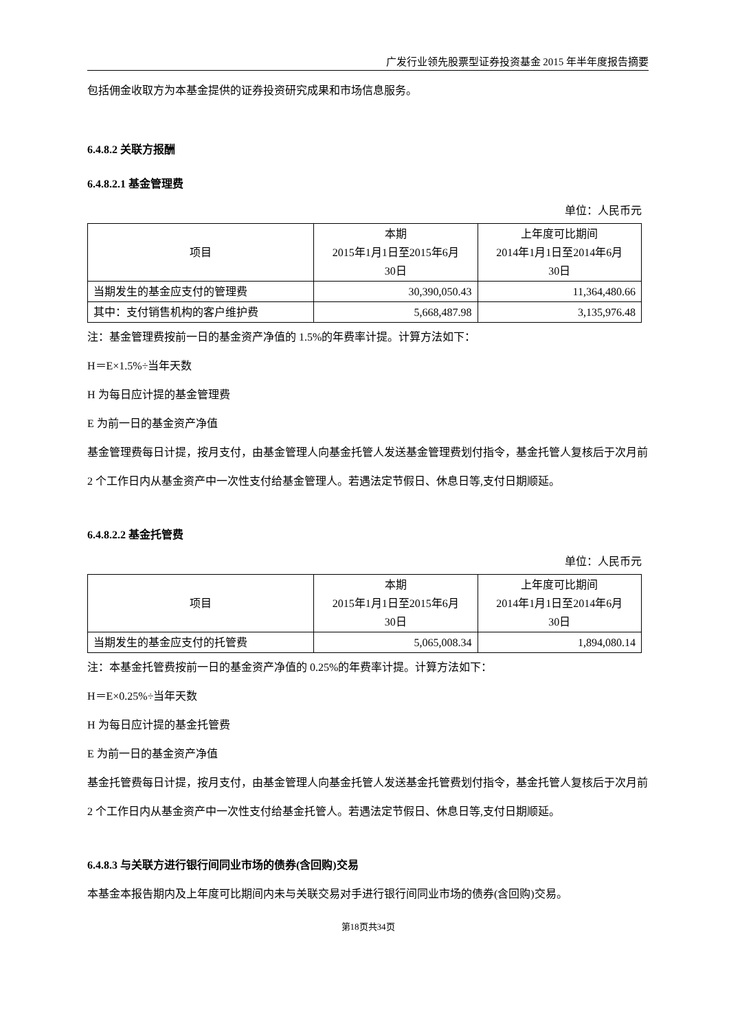广发行业领先股票型证券投资基金 2015 年半年度报告摘要
包括佣金收取方为本基金提供的证券投资研究成果和市场信息服务。
6.4.8.2 关联方报酬
6.4.8.2.1 基金管理费
单位：人民币元
| 项目 | 本期 2015年1月1日至2015年6月 30日 | 上年度可比期间 2014年1月1日至2014年6月 30日 |
| 当期发生的基金应支付的管理费 | 30,390,050.43 | 11,364,480.66 |
| 其中：支付销售机构的客户维护费 | 5,668,487.98 | 3,135,976.48 |
注：基金管理费按前一日的基金资产净值的 1.5%的年费率计提。计算方法如下：
H＝E×1.5%÷当年天数
H 为每日应计提的基金管理费
E 为前一日的基金资产净值
基金管理费每日计提，按月支付，由基金管理人向基金托管人发送基金管理费划付指令，基金托管人复核后于次月前 2 个工作日内从基金资产中一次性支付给基金管理人。若遇法定节假日、休息日等,支付日期顺延。
6.4.8.2.2 基金托管费
单位：人民币元
| 项目 | 本期 2015年1月1日至2015年6月 30日 | 上年度可比期间 2014年1月1日至2014年6月 30日 |
| 当期发生的基金应支付的托管费 | 5,065,008.34 | 1,894,080.14 |
注：本基金托管费按前一日的基金资产净值的 0.25%的年费率计提。计算方法如下：
H＝E×0.25%÷当年天数
H 为每日应计提的基金托管费
E 为前一日的基金资产净值
基金托管费每日计提，按月支付，由基金管理人向基金托管人发送基金托管费划付指令，基金托管人复核后于次月前 2 个工作日内从基金资产中一次性支付给基金托管人。若遇法定节假日、休息日等,支付日期顺延。
6.4.8.3 与关联方进行银行间同业市场的债券(含回购)交易
本基金本报告期内及上年度可比期间内未与关联交易对手进行银行间同业市场的债券(含回购)交易。
第18页共34页